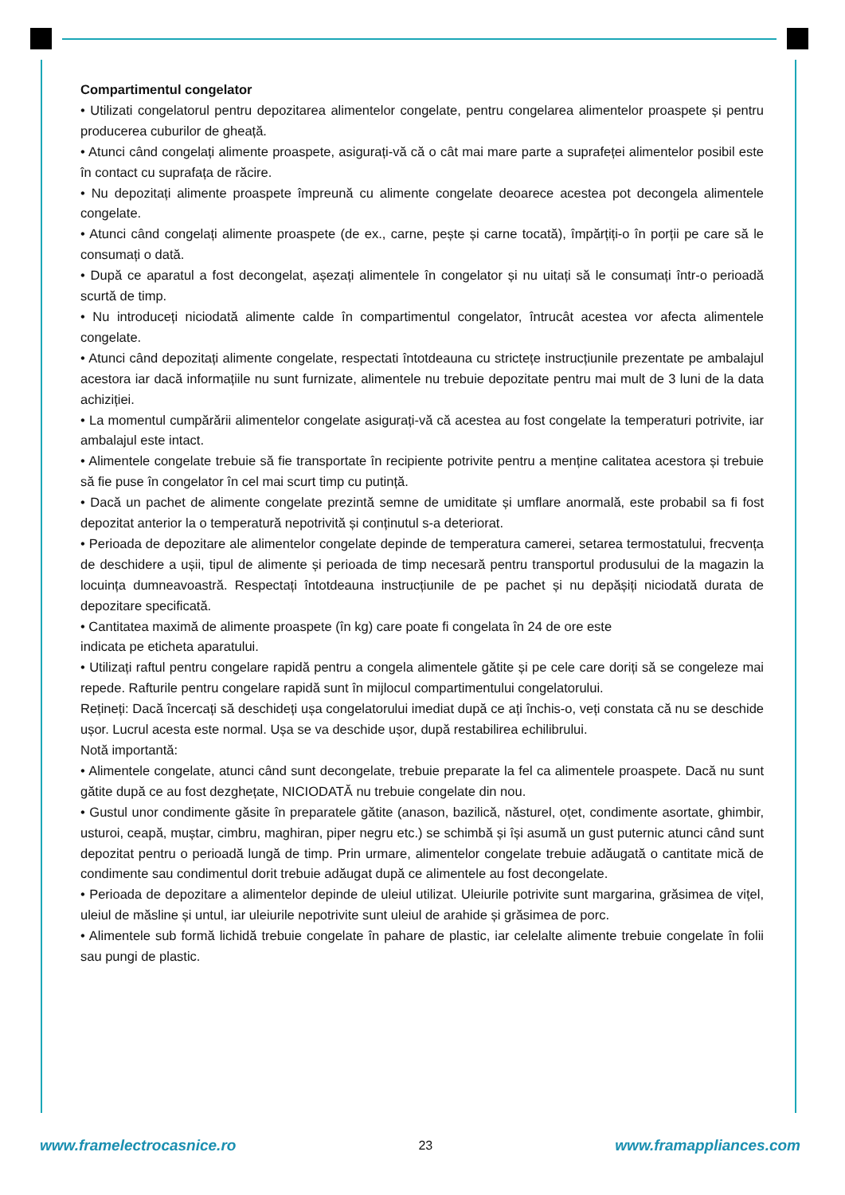Compartimentul congelator
• Utilizati congelatorul pentru depozitarea alimentelor congelate, pentru congelarea alimentelor proaspete și pentru producerea cuburilor de gheață.
• Atunci când congelați alimente proaspete, asigurați-vă că o cât mai mare parte a suprafeței alimentelor posibil este în contact cu suprafața de răcire.
• Nu depozitați alimente proaspete împreună cu alimente congelate deoarece acestea pot decongela alimentele congelate.
• Atunci când congelați alimente proaspete (de ex., carne, pește și carne tocată), împărțiți-o în porții pe care să le consumați o dată.
• După ce aparatul a fost decongelat, așezați alimentele în congelator și nu uitați să le consumați într-o perioadă scurtă de timp.
• Nu introduceți niciodată alimente calde în compartimentul congelator, întrucât acestea vor afecta alimentele congelate.
• Atunci când depozitați alimente congelate, respectati întotdeauna cu strictețe instrucțiunile prezentate pe ambalajul acestora iar dacă informațiile nu sunt furnizate, alimentele nu trebuie depozitate pentru mai mult de 3 luni de la data achiziției.
• La momentul cumpărării alimentelor congelate asigurați-vă că acestea au fost congelate la temperaturi potrivite, iar ambalajul este intact.
• Alimentele congelate trebuie să fie transportate în recipiente potrivite pentru a menține calitatea acestora și trebuie să fie puse în congelator în cel mai scurt timp cu putință.
• Dacă un pachet de alimente congelate prezintă semne de umiditate și umflare anormală, este probabil sa fi fost depozitat anterior la o temperatură nepotrivită și conținutul s-a deteriorat.
• Perioada de depozitare ale alimentelor congelate depinde de temperatura camerei, setarea termostatului, frecvența de deschidere a ușii, tipul de alimente și perioada de timp necesară pentru transportul produsului de la magazin la locuința dumneavoastră. Respectați întotdeauna instrucțiunile de pe pachet și nu depășiți niciodată durata de depozitare specificată.
• Cantitatea maximă de alimente proaspete (în kg) care poate fi congelata în 24 de ore este
indicata pe eticheta aparatului.
• Utilizați raftul pentru congelare rapidă pentru a congela alimentele gătite și pe cele care doriți să se congeleze mai repede. Rafturile pentru congelare rapidă sunt în mijlocul compartimentului congelatorului.
Rețineți: Dacă încercați să deschideți ușa congelatorului imediat după ce ați închis-o, veți constata că nu se deschide ușor. Lucrul acesta este normal. Ușa se va deschide ușor, după restabilirea echilibrului.
Notă importantă:
• Alimentele congelate, atunci când sunt decongelate, trebuie preparate la fel ca alimentele proaspete. Dacă nu sunt gătite după ce au fost dezghețate, NICIODATĂ nu trebuie congelate din nou.
• Gustul unor condimente găsite în preparatele gătite (anason, bazilică, năsturel, oțet, condimente asortate, ghimbir, usturoi, ceapă, muștar, cimbru, maghiran, piper negru etc.) se schimbă și își asumă un gust puternic atunci când sunt depozitat pentru o perioadă lungă de timp. Prin urmare, alimentelor congelate trebuie adăugată o cantitate mică de condimente sau condimentul dorit trebuie adăugat după ce alimentele au fost decongelate.
• Perioada de depozitare a alimentelor depinde de uleiul utilizat. Uleiurile potrivite sunt margarina, grăsimea de vițel, uleiul de măsline și untul, iar uleiurile nepotrivite sunt uleiul de arahide și grăsimea de porc.
• Alimentele sub formă lichidă trebuie congelate în pahare de plastic, iar celelalte alimente trebuie congelate în folii sau pungi de plastic.
www.framelectrocasnice.ro 23 www.framappliances.com